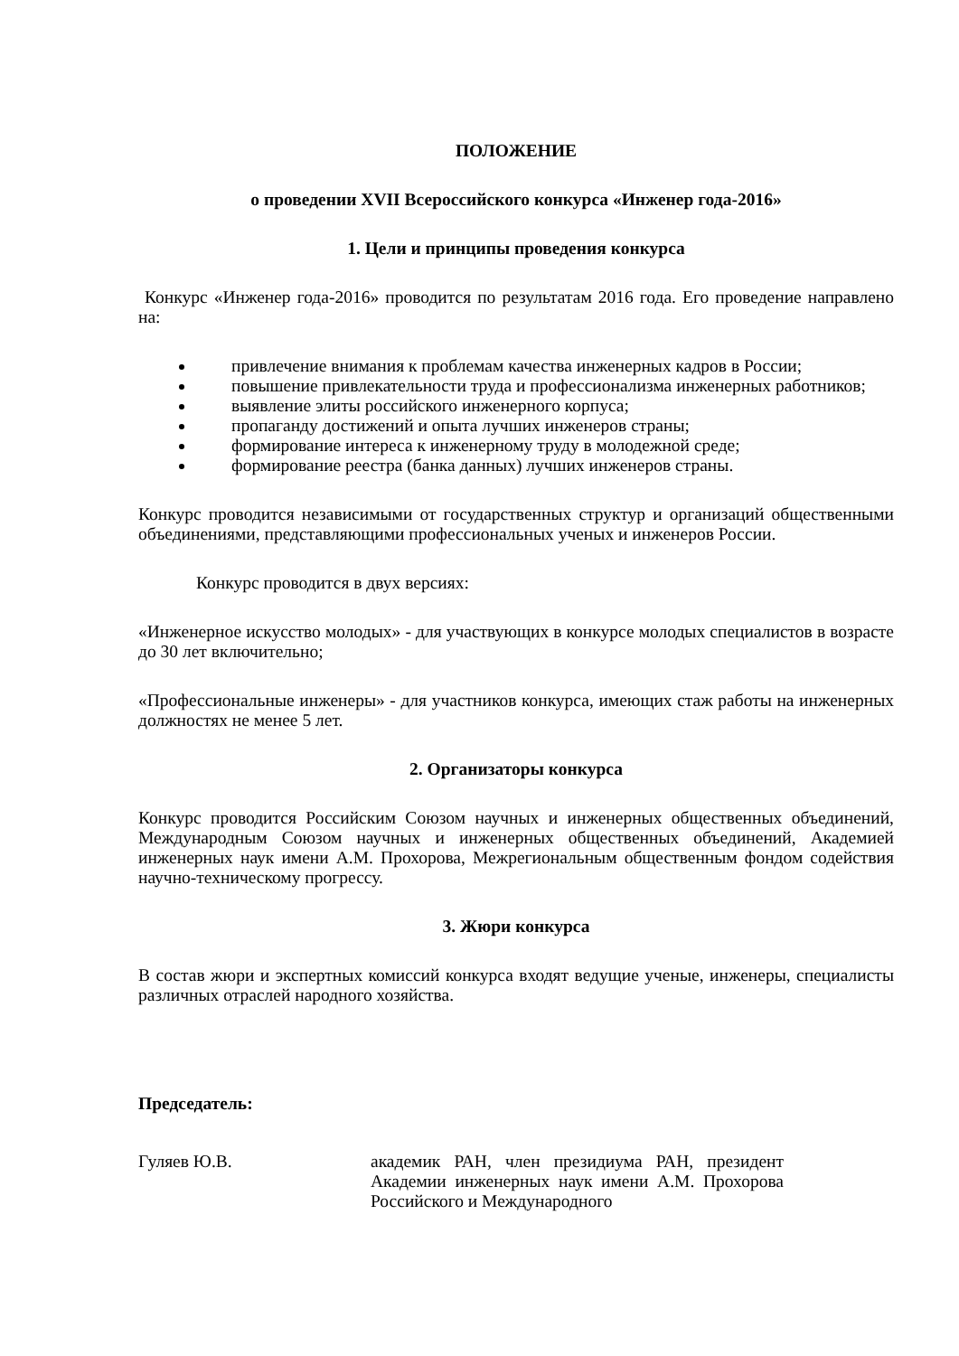ПОЛОЖЕНИЕ
о проведении XVII Всероссийского конкурса «Инженер года-2016»
1. Цели и принципы проведения конкурса
Конкурс «Инженер года-2016» проводится по результатам 2016 года. Его проведение направлено на:
привлечение внимания к проблемам качества инженерных кадров в России;
повышение привлекательности труда и профессионализма инженерных работников;
выявление элиты российского инженерного корпуса;
пропаганду достижений и опыта лучших инженеров страны;
формирование интереса к инженерному труду в молодежной среде;
формирование реестра (банка данных) лучших инженеров страны.
Конкурс проводится независимыми от государственных структур и организаций общественными объединениями, представляющими профессиональных ученых и инженеров России.
Конкурс проводится в двух версиях:
«Инженерное искусство молодых» - для участвующих в конкурсе молодых специалистов в возрасте до 30 лет включительно;
«Профессиональные инженеры» - для участников конкурса, имеющих стаж работы на инженерных должностях не менее 5 лет.
2. Организаторы конкурса
Конкурс проводится Российским Союзом научных и инженерных общественных объединений, Международным Союзом научных и инженерных общественных объединений, Академией инженерных наук имени А.М. Прохорова, Межрегиональным общественным фондом содействия научно-техническому прогрессу.
3. Жюри конкурса
В состав жюри и экспертных комиссий конкурса входят ведущие ученые, инженеры, специалисты различных отраслей народного хозяйства.
Председатель:
Гуляев Ю.В. академик РАН, член президиума РАН, президент Академии инженерных наук имени А.М. Прохорова Российского и Международного